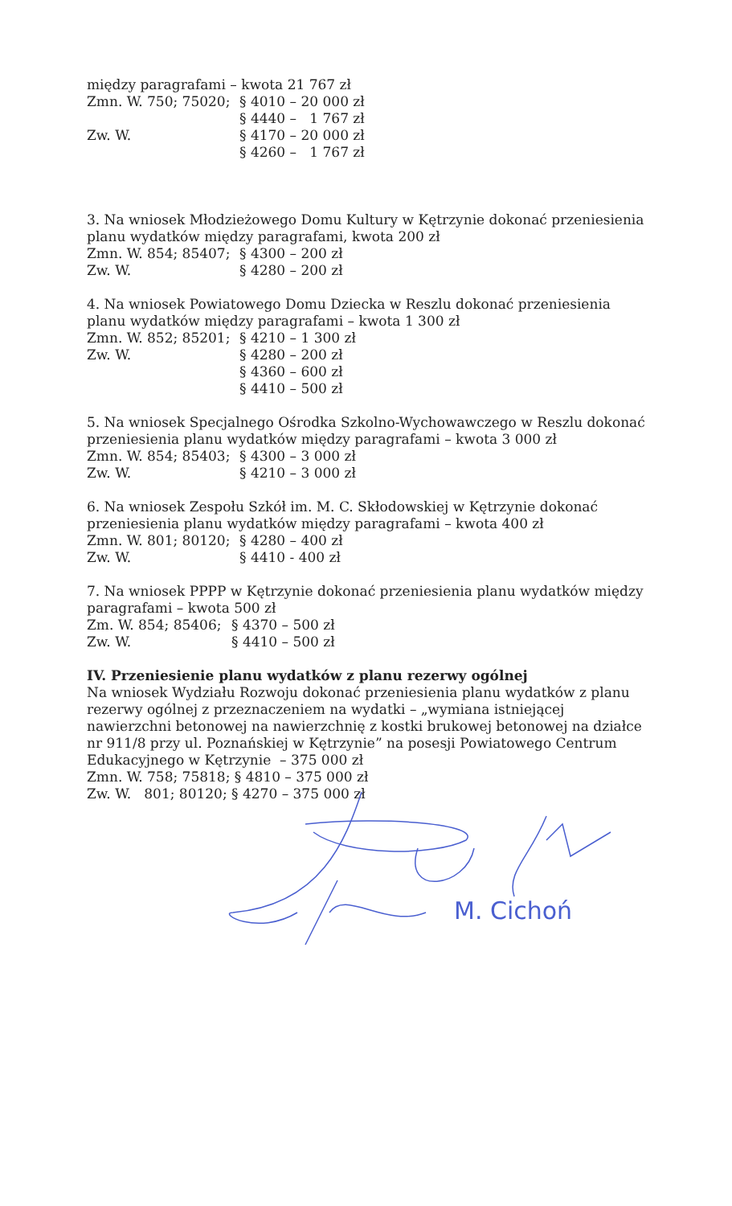między paragrafami – kwota 21 767 zł
Zmn. W. 750; 75020; § 4010 – 20 000 zł
§ 4440 – 1 767 zł
Zw. W. § 4170 – 20 000 zł
§ 4260 – 1 767 zł
3. Na wniosek Młodzieżowego Domu Kultury w Kętrzynie dokonać przeniesienia planu wydatków między paragrafami, kwota 200 zł
Zmn. W. 854; 85407; § 4300 – 200 zł
Zw. W. § 4280 – 200 zł
4. Na wniosek Powiatowego Domu Dziecka w Reszlu dokonać przeniesienia planu wydatków między paragrafami – kwota 1 300 zł
Zmn. W. 852; 85201; § 4210 – 1 300 zł
Zw. W. § 4280 – 200 zł
§ 4360 – 600 zł
§ 4410 – 500 zł
5. Na wniosek Specjalnego Ośrodka Szkolno-Wychowawczego w Reszlu dokonać przeniesienia planu wydatków między paragrafami – kwota 3 000 zł
Zmn. W. 854; 85403; § 4300 – 3 000 zł
Zw. W. § 4210 – 3 000 zł
6. Na wniosek Zespołu Szkół im. M. C. Skłodowskiej w Kętrzynie dokonać przeniesienia planu wydatków między paragrafami – kwota 400 zł
Zmn. W. 801; 80120; § 4280 – 400 zł
Zw. W. § 4410 - 400 zł
7. Na wniosek PPPP w Kętrzynie dokonać przeniesienia planu wydatków między paragrafami – kwota 500 zł
Zm. W. 854; 85406; § 4370 – 500 zł
Zw. W. § 4410 – 500 zł
IV. Przeniesienie planu wydatków z planu rezerwy ogólnej
Na wniosek Wydziału Rozwoju dokonać przeniesienia planu wydatków z planu rezerwy ogólnej z przeznaczeniem na wydatki – „wymiana istniejącej nawierzchni betonowej na nawierzchnię z kostki brukowej betonowej na działce nr 911/8 przy ul. Poznańskiej w Kętrzynie” na posesji Powiatowego Centrum Edukacyjnego w Kętrzynie – 375 000 zł
Zmn. W. 758; 75818; § 4810 – 375 000 zł
Zw. W. 801; 80120; § 4270 – 375 000 zł
M. Cichoń